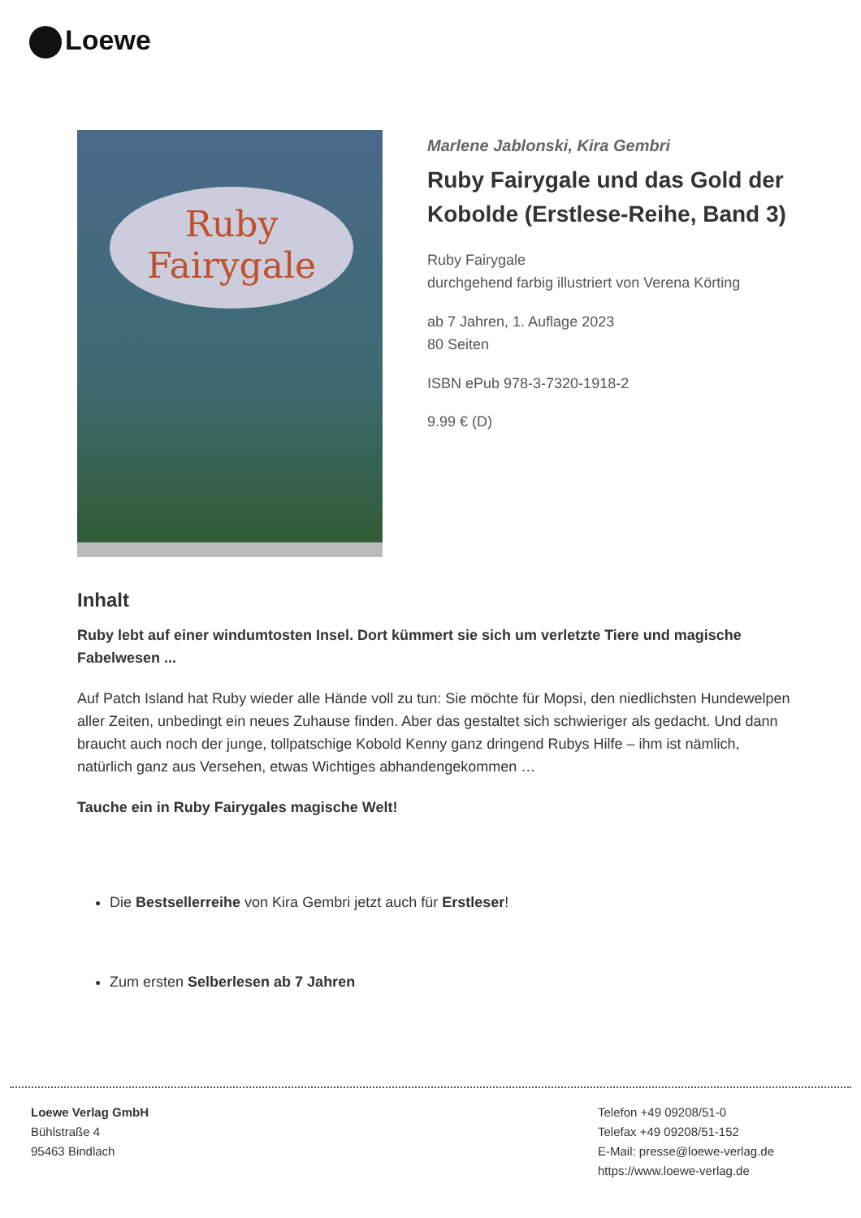Loewe
Ruby Fairygale
Marlene Jablonski, Kira Gembri
Ruby Fairygale und das Gold der Kobolde (Erstlese-Reihe, Band 3)
Ruby Fairygale
durchgehend farbig illustriert von Verena Körting
ab 7 Jahren, 1. Auflage 2023
80 Seiten
ISBN ePub 978-3-7320-1918-2
9.99 € (D)
Inhalt
Ruby lebt auf einer windumtosten Insel. Dort kümmert sie sich um verletzte Tiere und magische Fabelwesen ...
Auf Patch Island hat Ruby wieder alle Hände voll zu tun: Sie möchte für Mopsi, den niedlichsten Hundewelpen aller Zeiten, unbedingt ein neues Zuhause finden. Aber das gestaltet sich schwieriger als gedacht. Und dann braucht auch noch der junge, tollpatschige Kobold Kenny ganz dringend Rubys Hilfe – ihm ist nämlich, natürlich ganz aus Versehen, etwas Wichtiges abhandengekommen …
Tauche ein in Ruby Fairygales magische Welt!
Die Bestsellerreihe von Kira Gembri jetzt auch für Erstleser!
Zum ersten Selberlesen ab 7 Jahren
Loewe Verlag GmbH
Bühlstraße 4
95463 Bindlach
Telefon +49 09208/51-0
Telefax +49 09208/51-152
E-Mail: presse@loewe-verlag.de
https://www.loewe-verlag.de